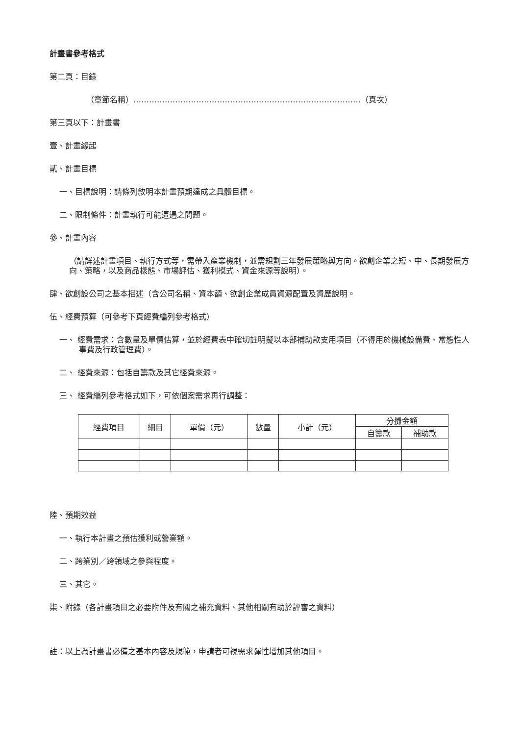計畫書參考格式
第二頁：目錄
（章節名稱）……………………………………………………………………………（頁次）
第三頁以下：計畫書
壹、計畫緣起
貳、計畫目標
一、目標說明：請條列敘明本計畫預期達成之具體目標。
二、限制條件：計畫執行可能遭遇之問題。
參、計畫內容
（請詳述計畫項目、執行方式等，需帶入產業機制，並需規劃三年發展策略與方向。欲創企業之短、中、長期發展方向、策略，以及商品樣態、市場評估、獲利模式、資金來源等說明）。
肆、欲創設公司之基本描述（含公司名稱、資本額、欲創企業成員資源配置及資歷說明。
伍、經費預算（可參考下頁經費編列參考格式）
一、 經費需求：含數量及單價估算，並於經費表中確切註明擬以本部補助款支用項目（不得用於機械設備費、常態性人事費及行政管理費）。
二、 經費來源：包括自籌款及其它經費來源。
三、 經費編列參考格式如下，可依個案需求再行調整：
| 經費項目 | 細目 | 單價（元） | 數量 | 小計（元） | 分攤金額 | |
| --- | --- | --- | --- | --- | --- | --- |
| | | | | | 自籌款 | 補助款 |
陸、預期效益
一、執行本計畫之預估獲利或營業額。
二、跨業別／跨領域之參與程度。
三、其它。
柒、附錄（各計畫項目之必要附件及有關之補充資料、其他相關有助於評審之資料）
註：以上為計畫書必備之基本內容及規範，申請者可視需求彈性增加其他項目。